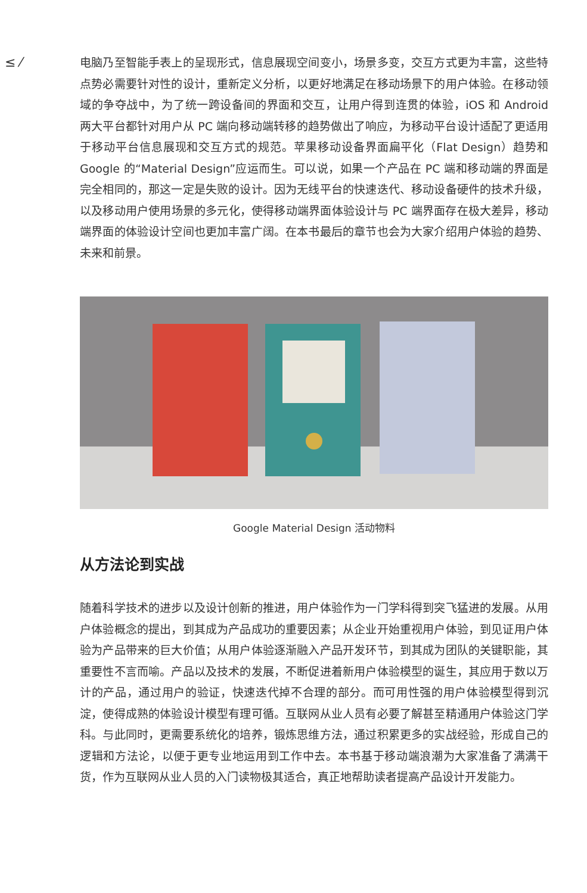≤ ⁄
电脑乃至智能手表上的呈现形式，信息展现空间变小，场景多变，交互方式更为丰富，这些特点势必需要针对性的设计，重新定义分析，以更好地满足在移动场景下的用户体验。在移动领域的争夺战中，为了统一跨设备间的界面和交互，让用户得到连贯的体验，iOS 和 Android 两大平台都针对用户从 PC 端向移动端转移的趋势做出了响应，为移动平台设计适配了更适用于移动平台信息展现和交互方式的规范。苹果移动设备界面扁平化（Flat Design）趋势和 Google 的“Material Design”应运而生。可以说，如果一个产品在 PC 端和移动端的界面是完全相同的，那这一定是失败的设计。因为无线平台的快速迭代、移动设备硬件的技术升级，以及移动用户使用场景的多元化，使得移动端界面体验设计与 PC 端界面存在极大差异，移动端界面的体验设计空间也更加丰富广阔。在本书最后的章节也会为大家介绍用户体验的趋势、未来和前景。
Google Material Design 活动物料
从方法论到实战
随着科学技术的进步以及设计创新的推进，用户体验作为一门学科得到突飞猛进的发展。从用户体验概念的提出，到其成为产品成功的重要因素；从企业开始重视用户体验，到见证用户体验为产品带来的巨大价值；从用户体验逐渐融入产品开发环节，到其成为团队的关键职能，其重要性不言而喻。产品以及技术的发展，不断促进着新用户体验模型的诞生，其应用于数以万计的产品，通过用户的验证，快速迭代掉不合理的部分。而可用性强的用户体验模型得到沉淀，使得成熟的体验设计模型有理可循。互联网从业人员有必要了解甚至精通用户体验这门学科。与此同时，更需要系统化的培养，锻炼思维方法，通过积累更多的实战经验，形成自己的逻辑和方法论，以便于更专业地运用到工作中去。本书基于移动端浪潮为大家准备了满满干货，作为互联网从业人员的入门读物极其适合，真正地帮助读者提高产品设计开发能力。